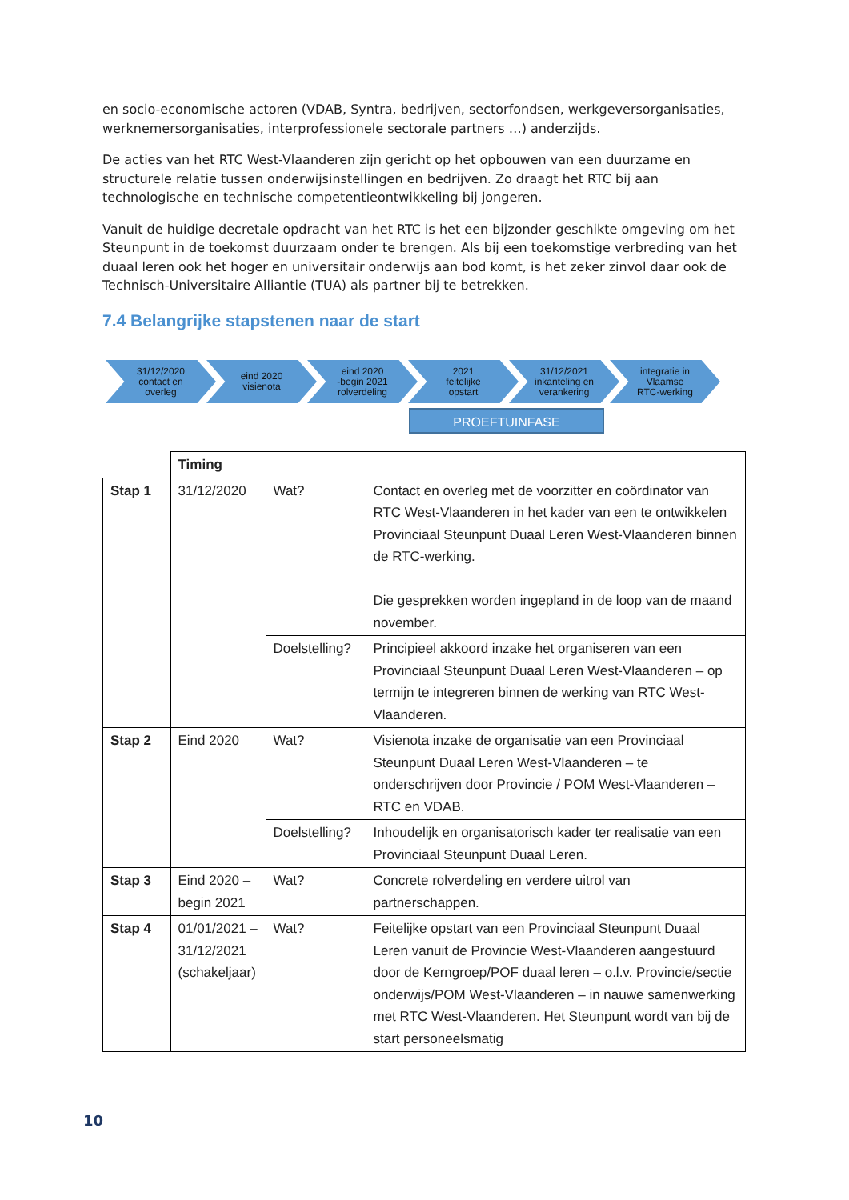en socio-economische actoren (VDAB, Syntra, bedrijven, sectorfondsen, werkgeversorganisaties, werknemersorganisaties, interprofessionele sectorale partners …) anderzijds.
De acties van het RTC West-Vlaanderen zijn gericht op het opbouwen van een duurzame en structurele relatie tussen onderwijsinstellingen en bedrijven. Zo draagt het RTC bij aan technologische en technische competentieontwikkeling bij jongeren.
Vanuit de huidige decretale opdracht van het RTC is het een bijzonder geschikte omgeving om het Steunpunt in de toekomst duurzaam onder te brengen. Als bij een toekomstige verbreding van het duaal leren ook het hoger en universitair onderwijs aan bod komt, is het zeker zinvol daar ook de Technisch-Universitaire Alliantie (TUA) als partner bij te betrekken.
7.4 Belangrijke stapstenen naar de start
31/12/2020
contact en
overleg
eind 2020
visienota
eind 2020
-begin 2021
rolverdeling
2021
feitelijke
opstart
31/12/2021
inkanteling en
verankering
integratie in
Vlaamse
RTC-werking
PROEFTUINFASE
| | Timing | | |
| --- | --- | --- | --- |
| Stap 1 | 31/12/2020 | Wat? | Contact en overleg met de voorzitter en coördinator van RTC West-Vlaanderen in het kader van een te ontwikkelen Provinciaal Steunpunt Duaal Leren West-Vlaanderen binnen de RTC-werking. Die gesprekken worden ingepland in de loop van de maand november. |
| | | Doelstelling? | Principieel akkoord inzake het organiseren van een Provinciaal Steunpunt Duaal Leren West-Vlaanderen – op termijn te integreren binnen de werking van RTC West-Vlaanderen. |
| Stap 2 | Eind 2020 | Wat? | Visienota inzake de organisatie van een Provinciaal Steunpunt Duaal Leren West-Vlaanderen – te onderschrijven door Provincie / POM West-Vlaanderen – RTC en VDAB. |
| | | Doelstelling? | Inhoudelijk en organisatorisch kader ter realisatie van een Provinciaal Steunpunt Duaal Leren. |
| Stap 3 | Eind 2020 – begin 2021 | Wat? | Concrete rolverdeling en verdere uitrol van partnerschappen. |
| Stap 4 | 01/01/2021 – 31/12/2021 (schakeljaar) | Wat? | Feitelijke opstart van een Provinciaal Steunpunt Duaal Leren vanuit de Provincie West-Vlaanderen aangestuurd door de Kerngroep/POF duaal leren – o.l.v. Provincie/sectie onderwijs/POM West-Vlaanderen – in nauwe samenwerking met RTC West-Vlaanderen. Het Steunpunt wordt van bij de start personeelsmatig |
10